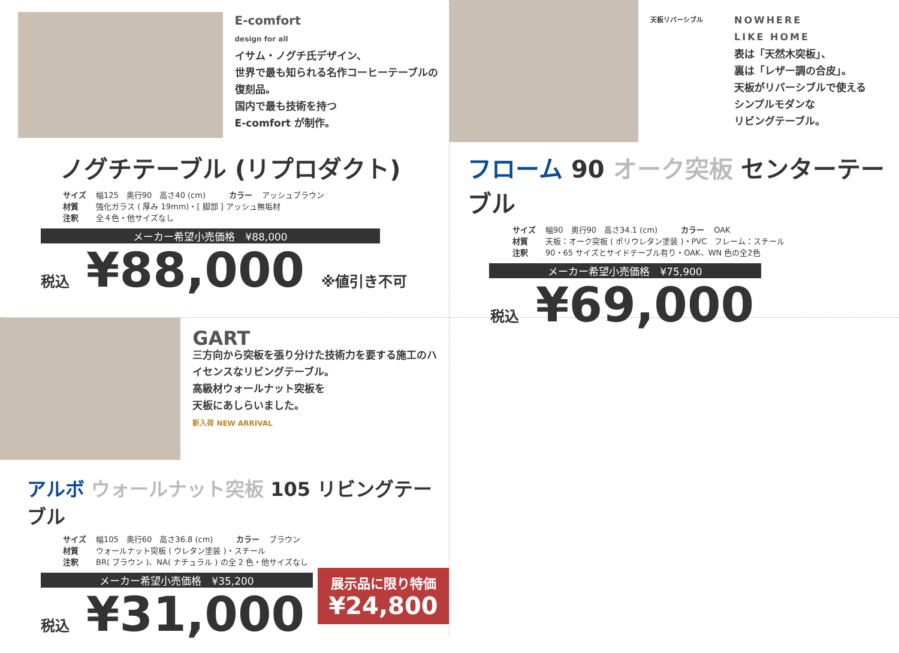E-comfort
design for all
イサム・ノグチ氏デザイン、
世界で最も知られる名作コーヒーテーブルの復刻品。
国内で最も技術を持つ
E-comfort が制作。
ノグチテーブル (リプロダクト)
サイズ 幅125　奥行90　高さ40 (cm)　　　カラー アッシュブラウン
材質 強化ガラス ( 厚み 19mm)・[ 脚部 ] アッシュ無垢材
注釈 全４色・他サイズなし
メーカー希望小売価格　¥88,000
税込 ¥88,000 ※値引き不可
天板リバーシブル
NOWHERE
LIKE HOME
表は「天然木突板」、
裏は「レザー調の合皮」。
天板がリバーシブルで使える
シンプルモダンな
リビングテーブル。
フローム 90 オーク突板 センターテーブル
サイズ 幅90　奥行90　高さ34.1 (cm)　　　カラー OAK
材質 天板：オーク突板 ( ポリウレタン塗装 )・PVC　フレーム：スチール
注釈 90・65 サイズとサイドテーブル有り・OAK、WN 色の全2色
メーカー希望小売価格　¥75,900
税込 ¥69,000
GART
三方向から突板を張り分けた技術力を要する施工のハイセンスなリビングテーブル。
高級材ウォールナット突板を
天板にあしらいました。
新入荷 NEW ARRIVAL
アルボ ウォールナット突板 105 リビングテーブル
サイズ 幅105　奥行60　高さ36.8 (cm)　　　カラー ブラウン
材質 ウォールナット突板 ( ウレタン塗装 )・スチール
注釈 BR( ブラウン )、NA( ナチュラル ) の全 2 色・他サイズなし
メーカー希望小売価格　¥35,200
税込 ¥31,000
展示品に限り特価
¥24,800